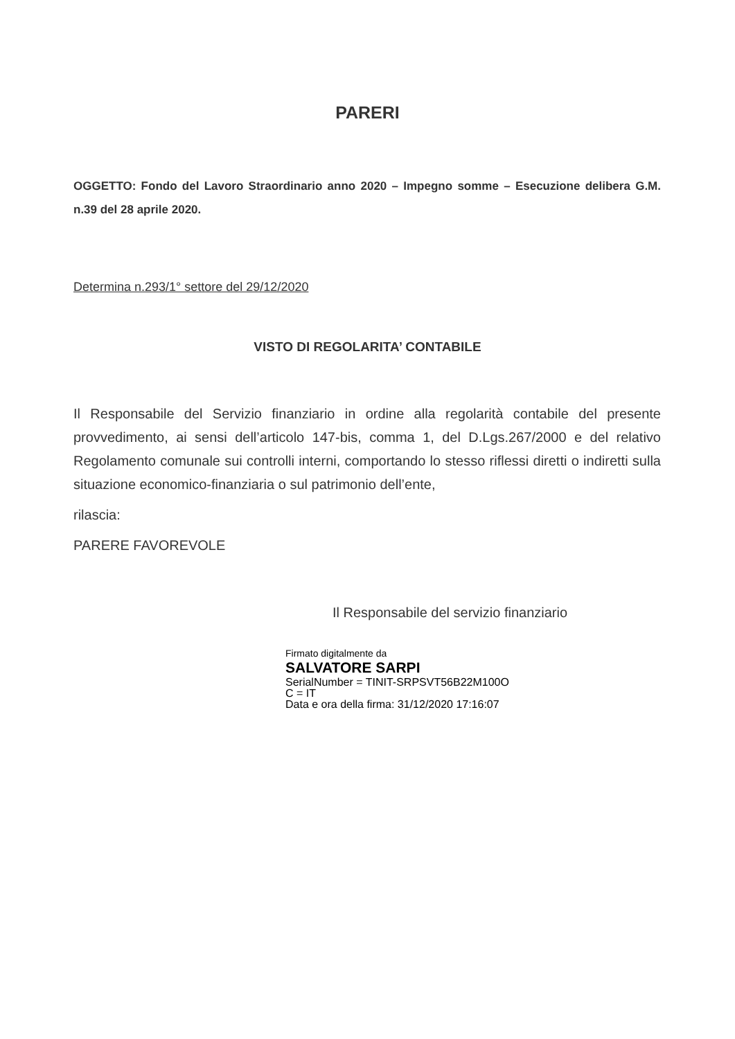PARERI
OGGETTO: Fondo del Lavoro Straordinario anno 2020 – Impegno somme – Esecuzione delibera G.M. n.39 del 28 aprile 2020.
Determina n.293/1° settore del 29/12/2020
VISTO DI REGOLARITA’ CONTABILE
Il Responsabile del Servizio finanziario in ordine alla regolarità contabile del presente provvedimento, ai sensi dell’articolo 147-bis, comma 1, del D.Lgs.267/2000 e del relativo Regolamento comunale sui controlli interni, comportando lo stesso riflessi diretti o indiretti sulla situazione economico-finanziaria o sul patrimonio dell’ente,
rilascia:
PARERE FAVOREVOLE
Il Responsabile del servizio finanziario
Firmato digitalmente da
SALVATORE SARPI
SerialNumber = TINIT-SRPSVT56B22M100O
C = IT
Data e ora della firma: 31/12/2020 17:16:07